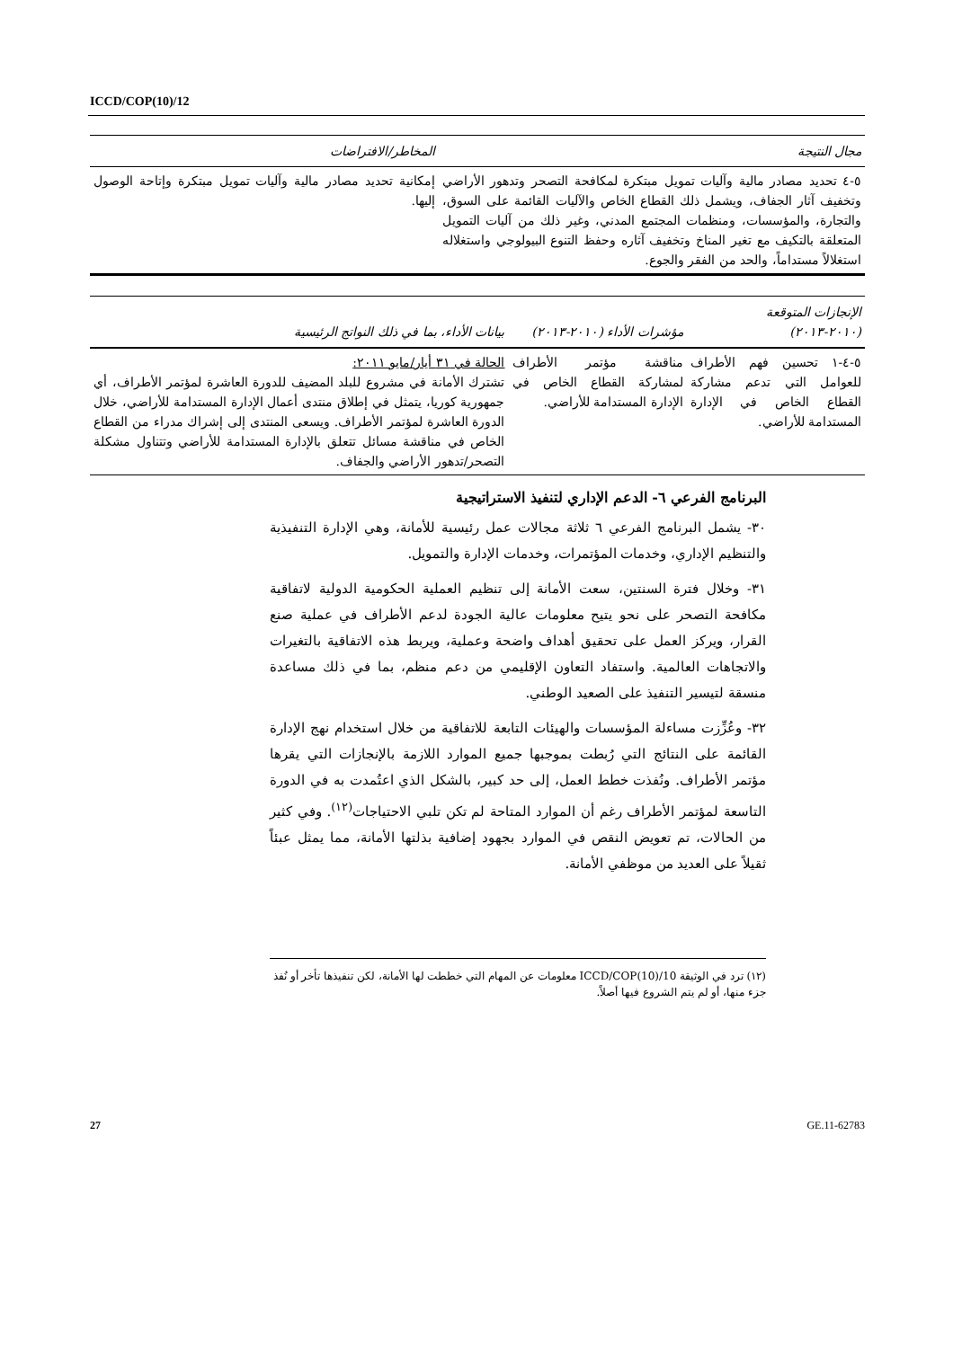ICCD/COP(10)/12
| مجال النتيجة | المخاطر/الافتراضات |
| --- | --- |
| ٥-٤ تحديد مصادر مالية وآليات تمويل مبتكرة لمكافحة التصحر وتدهور الأراضي وتخفيف آثار الجفاف، ويشمل ذلك القطاع الخاص والآليات القائمة على السوق، والتجارة، والمؤسسات، ومنظمات المجتمع المدني، وغير ذلك من آليات التمويل المتعلقة بالتكيف مع تغير المناخ وتخفيف آثاره وحفظ التنوع البيولوجي واستغلاله استغلالاً مستداماً، والحد من الفقر والجوع. | إمكانية تحديد مصادر مالية وآليات تمويل مبتكرة وإتاحة الوصول إليها. |
| الإنجازات المتوقعة (٢٠١٠-٢٠١٣) | مؤشرات الأداء (٢٠١٠-٢٠١٣) | بيانات الأداء، بما في ذلك النواتج الرئيسية |
| --- | --- | --- |
| ٥-٤-١ تحسين فهم الأطراف للعوامل التي تدعم مشاركة القطاع الخاص في الإدارة المستدامة للأراضي. | مناقشة مؤتمر الأطراف لمشاركة القطاع الخاص في الإدارة المستدامة للأراضي. | الحالة في ٣١ أيار/مايو ٢٠١١: تشترك الأمانة في مشروع للبلد المضيف للدورة العاشرة لمؤتمر الأطراف، أي جمهورية كوريا، يتمثل في إطلاق منتدى أعمال الإدارة المستدامة للأراضي، خلال الدورة العاشرة لمؤتمر الأطراف. ويسعى المنتدى إلى إشراك مدراء من القطاع الخاص في مناقشة مسائل تتعلق بالإدارة المستدامة للأراضي وتتناول مشكلة التصحر/تدهور الأراضي والجفاف. |
البرنامج الفرعي ٦- الدعم الإداري لتنفيذ الاستراتيجية
٣٠- يشمل البرنامج الفرعي ٦ ثلاثة مجالات عمل رئيسية للأمانة، وهي الإدارة التنفيذية والتنظيم الإداري، وخدمات المؤتمرات، وخدمات الإدارة والتمويل.
٣١- وخلال فترة السنتين، سعت الأمانة إلى تنظيم العملية الحكومية الدولية لاتفاقية مكافحة التصحر على نحو يتيح معلومات عالية الجودة لدعم الأطراف في عملية صنع القرار، ويركز العمل على تحقيق أهداف واضحة وعملية، ويربط هذه الاتفاقية بالتغيرات والاتجاهات العالمية. واستفاد التعاون الإقليمي من دعم منظم، بما في ذلك مساعدة منسقة لتيسير التنفيذ على الصعيد الوطني.
٣٢- وعُزِّزت مساءلة المؤسسات والهيئات التابعة للاتفاقية من خلال استخدام نهج الإدارة القائمة على النتائج التي رُبطت بموجبها جميع الموارد اللازمة بالإنجازات التي يقرها مؤتمر الأطراف. ونُفذت خطط العمل، إلى حد كبير، بالشكل الذي اعتُمدت به في الدورة التاسعة لمؤتمر الأطراف رغم أن الموارد المتاحة لم تكن تلبي الاحتياجات<sup>(١٢)</sup>. وفي كثير من الحالات، تم تعويض النقص في الموارد بجهود إضافية بذلتها الأمانة، مما يمثل عبئاً ثقيلاً على العديد من موظفي الأمانة.
(١٢) ترد في الوثيقة ICCD/COP(10)/10 معلومات عن المهام التي خططت لها الأمانة، لكن تنفيذها تأخر أو نُفذ جزء منها، أو لم يتم الشروع فيها أصلاً.
27 GE.11-62783